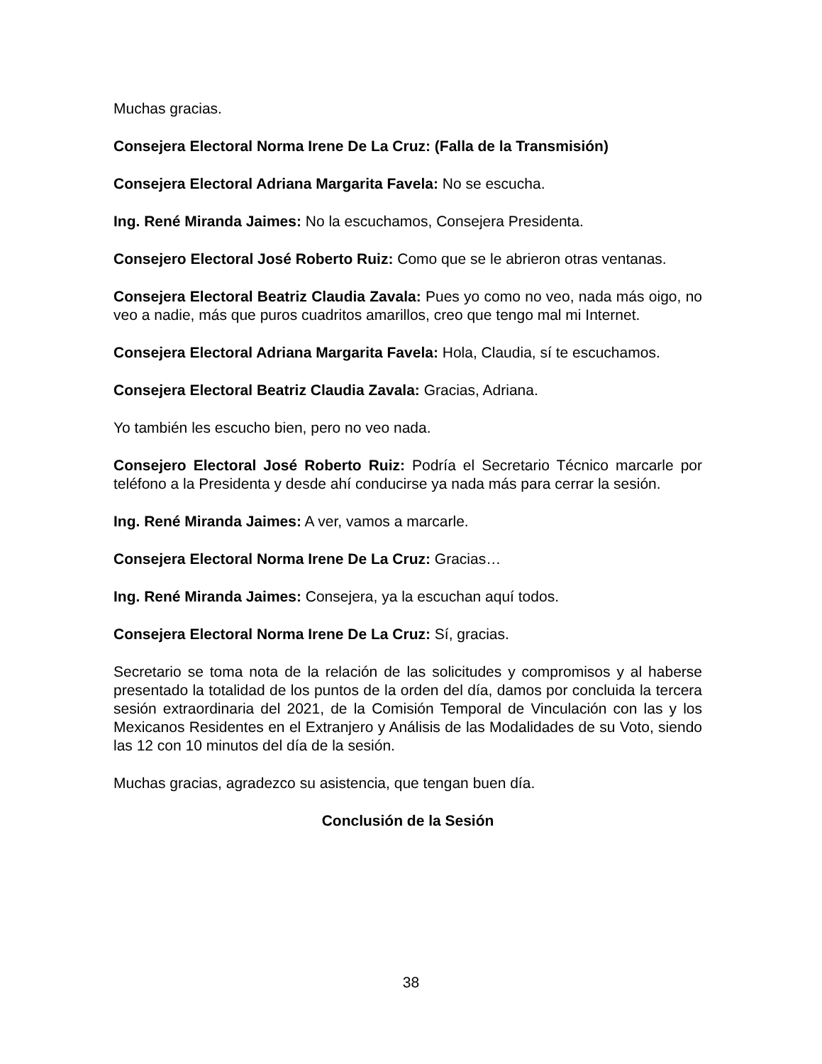Muchas gracias.
Consejera Electoral Norma Irene De La Cruz: (Falla de la Transmisión)
Consejera Electoral Adriana Margarita Favela: No se escucha.
Ing. René Miranda Jaimes: No la escuchamos, Consejera Presidenta.
Consejero Electoral José Roberto Ruiz: Como que se le abrieron otras ventanas.
Consejera Electoral Beatriz Claudia Zavala: Pues yo como no veo, nada más oigo, no veo a nadie, más que puros cuadritos amarillos, creo que tengo mal mi Internet.
Consejera Electoral Adriana Margarita Favela: Hola, Claudia, sí te escuchamos.
Consejera Electoral Beatriz Claudia Zavala: Gracias, Adriana.
Yo también les escucho bien, pero no veo nada.
Consejero Electoral José Roberto Ruiz: Podría el Secretario Técnico marcarle por teléfono a la Presidenta y desde ahí conducirse ya nada más para cerrar la sesión.
Ing. René Miranda Jaimes: A ver, vamos a marcarle.
Consejera Electoral Norma Irene De La Cruz: Gracias…
Ing. René Miranda Jaimes: Consejera, ya la escuchan aquí todos.
Consejera Electoral Norma Irene De La Cruz: Sí, gracias.
Secretario se toma nota de la relación de las solicitudes y compromisos y al haberse presentado la totalidad de los puntos de la orden del día, damos por concluida la tercera sesión extraordinaria del 2021, de la Comisión Temporal de Vinculación con las y los Mexicanos Residentes en el Extranjero y Análisis de las Modalidades de su Voto, siendo las 12 con 10 minutos del día de la sesión.
Muchas gracias, agradezco su asistencia, que tengan buen día.
Conclusión de la Sesión
38